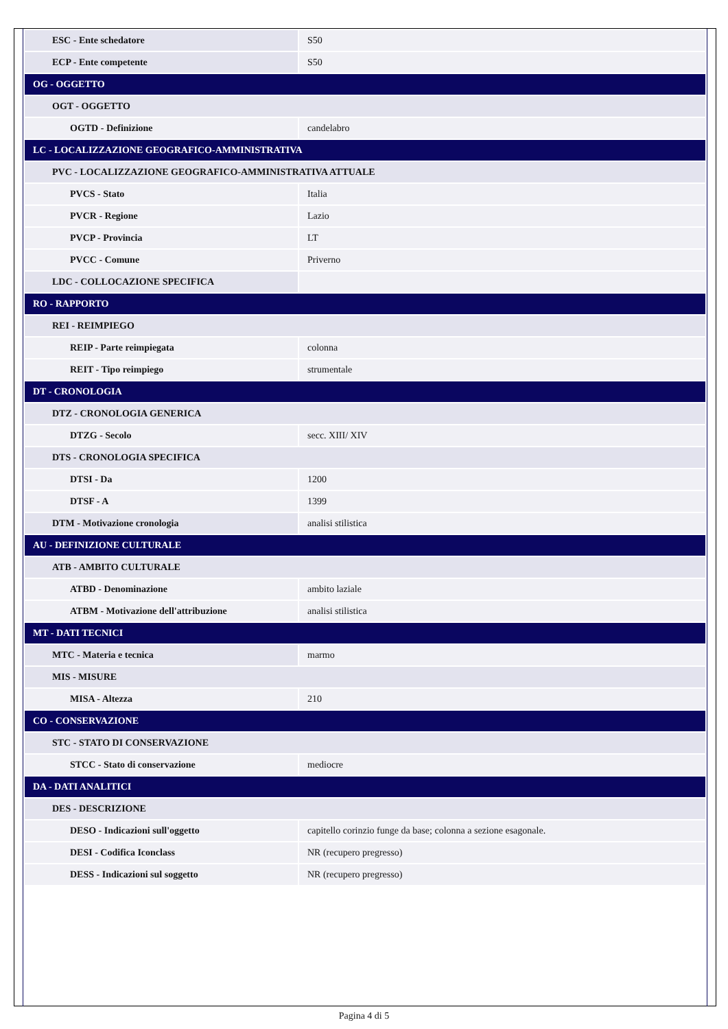| ESC - Ente schedatore | S50 |
| ECP - Ente competente | S50 |
| OG - OGGETTO | |
| OGT - OGGETTO | |
| OGTD - Definizione | candelabro |
| LC - LOCALIZZAZIONE GEOGRAFICO-AMMINISTRATIVA | |
| PVC - LOCALIZZAZIONE GEOGRAFICO-AMMINISTRATIVA ATTUALE | |
| PVCS - Stato | Italia |
| PVCR - Regione | Lazio |
| PVCP - Provincia | LT |
| PVCC - Comune | Priverno |
| LDC - COLLOCAZIONE SPECIFICA | |
| RO - RAPPORTO | |
| REI - REIMPIEGO | |
| REIP - Parte reimpiegata | colonna |
| REIT - Tipo reimpiego | strumentale |
| DT - CRONOLOGIA | |
| DTZ - CRONOLOGIA GENERICA | |
| DTZG - Secolo | secc. XIII/ XIV |
| DTS - CRONOLOGIA SPECIFICA | |
| DTSI - Da | 1200 |
| DTSF - A | 1399 |
| DTM - Motivazione cronologia | analisi stilistica |
| AU - DEFINIZIONE CULTURALE | |
| ATB - AMBITO CULTURALE | |
| ATBD - Denominazione | ambito laziale |
| ATBM - Motivazione dell'attribuzione | analisi stilistica |
| MT - DATI TECNICI | |
| MTC - Materia e tecnica | marmo |
| MIS - MISURE | |
| MISA - Altezza | 210 |
| CO - CONSERVAZIONE | |
| STC - STATO DI CONSERVAZIONE | |
| STCC - Stato di conservazione | mediocre |
| DA - DATI ANALITICI | |
| DES - DESCRIZIONE | |
| DESO - Indicazioni sull'oggetto | capitello corinzio funge da base; colonna a sezione esagonale. |
| DESI - Codifica Iconclass | NR (recupero pregresso) |
| DESS - Indicazioni sul soggetto | NR (recupero pregresso) |
Pagina 4 di 5